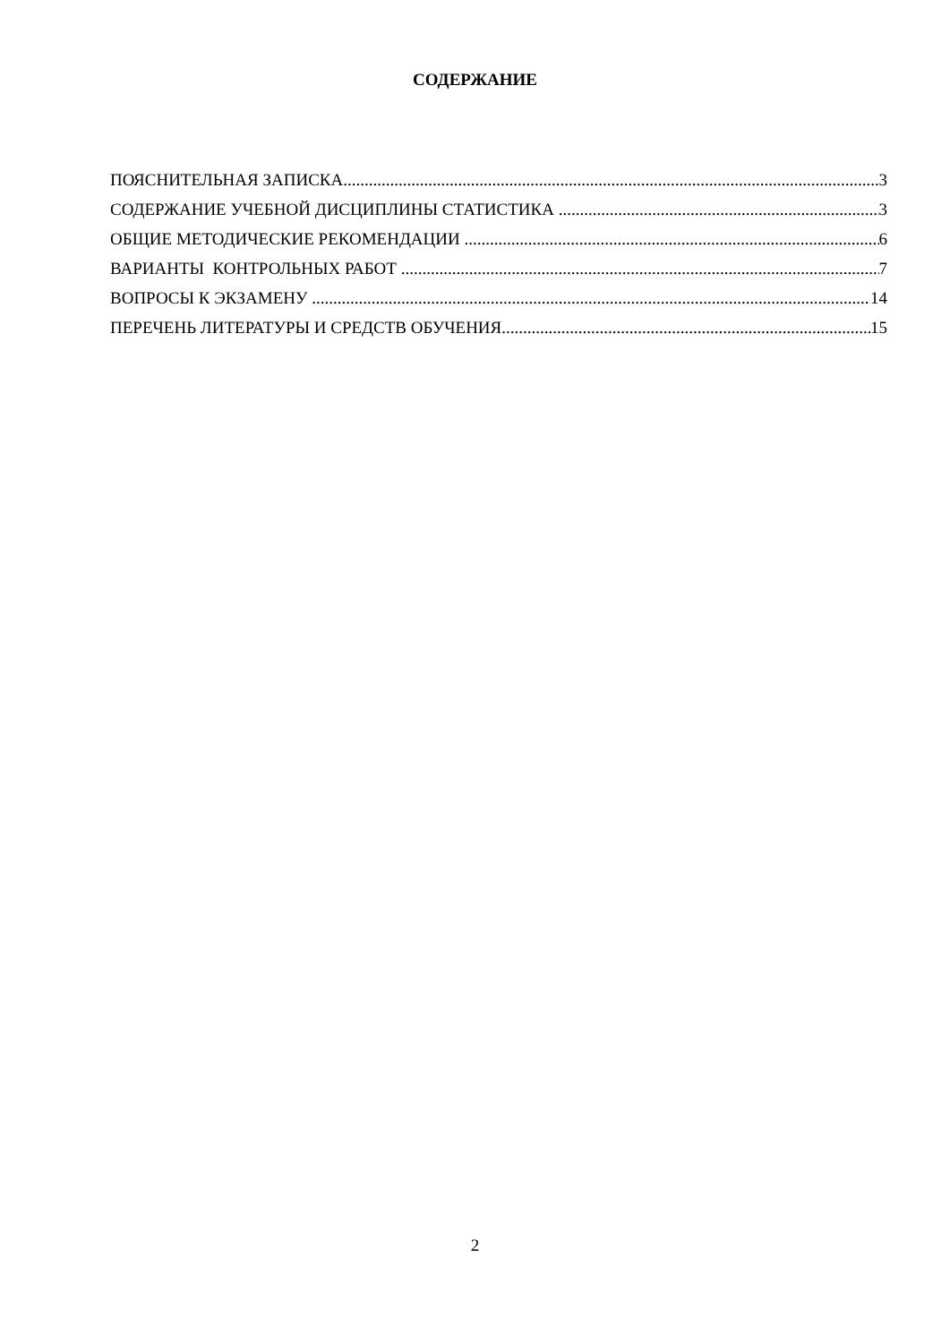СОДЕРЖАНИЕ
ПОЯСНИТЕЛЬНАЯ ЗАПИСКА 3
СОДЕРЖАНИЕ УЧЕБНОЙ ДИСЦИПЛИНЫ СТАТИСТИКА 3
ОБЩИЕ МЕТОДИЧЕСКИЕ РЕКОМЕНДАЦИИ 6
ВАРИАНТЫ КОНТРОЛЬНЫХ РАБОТ 7
ВОПРОСЫ К ЭКЗАМЕНУ 14
ПЕРЕЧЕНЬ ЛИТЕРАТУРЫ И СРЕДСТВ ОБУЧЕНИЯ. 15
2